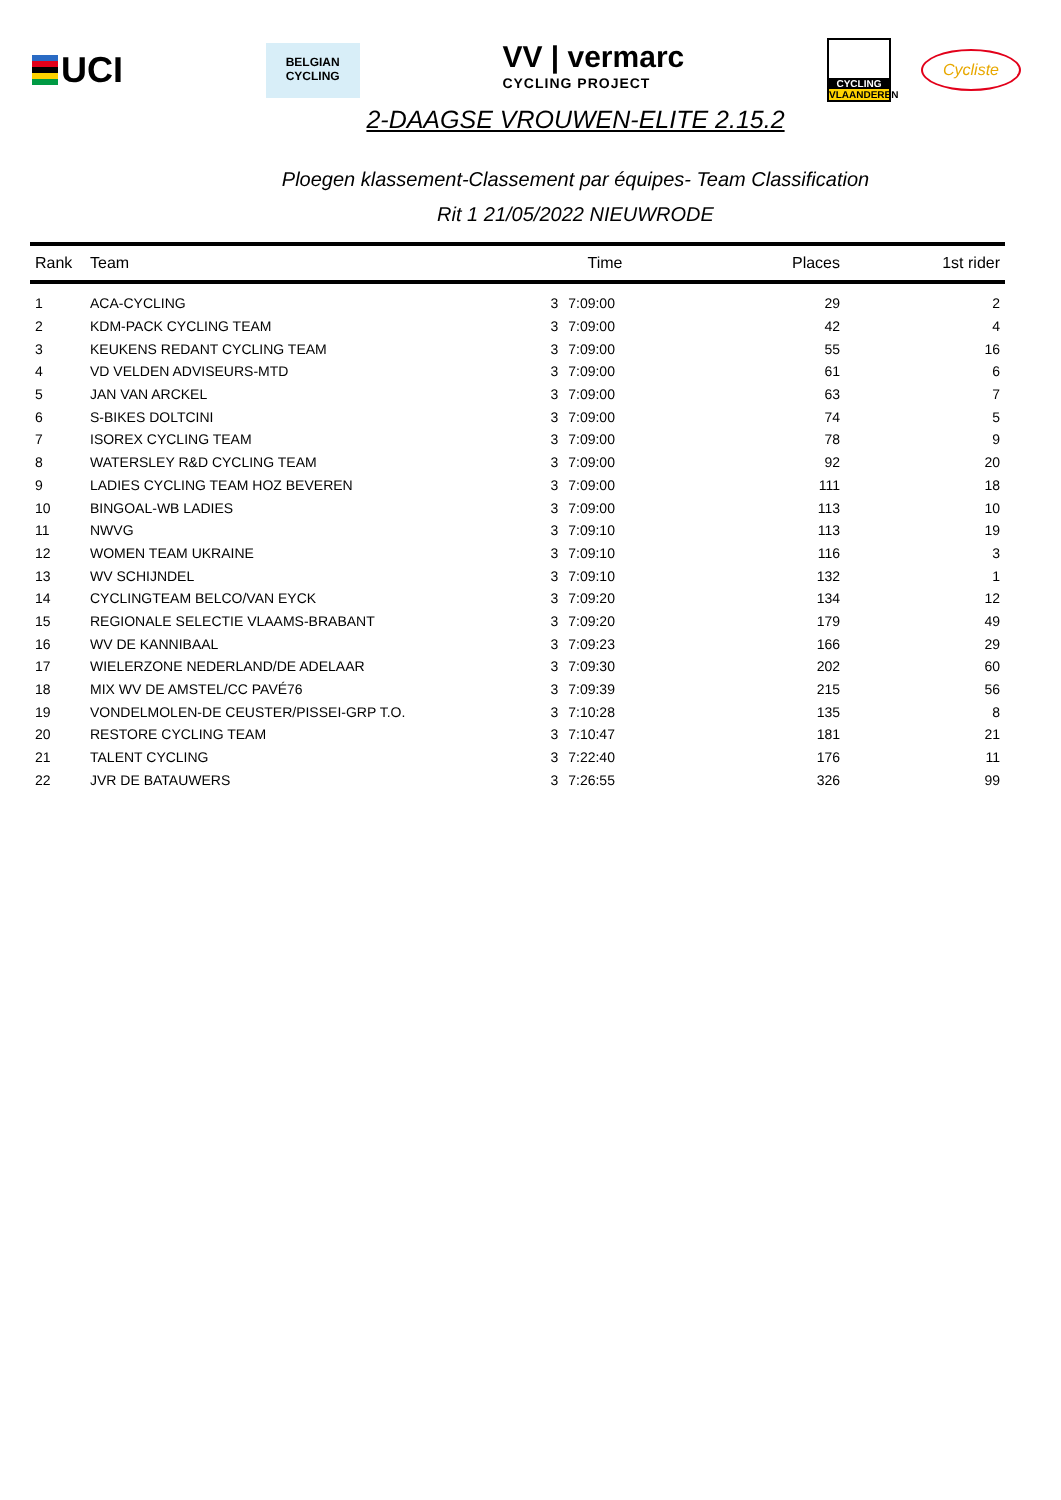UCI
BELGIAN
CYCLING
VV | vermarc
CYCLING PROJECT
CYCLING
VLAANDEREN
Cycliste
2-DAAGSE VROUWEN-ELITE 2.15.2
Ploegen klassement-Classement par équipes- Team Classification
Rit 1 21/05/2022 NIEUWRODE
| Rank | Team | Time | | Places | 1st rider |
| --- | --- | --- | --- | --- | --- |
| 1 | ACA-CYCLING | 3 | 7:09:00 | 29 | 2 |
| 2 | KDM-PACK CYCLING TEAM | 3 | 7:09:00 | 42 | 4 |
| 3 | KEUKENS REDANT CYCLING TEAM | 3 | 7:09:00 | 55 | 16 |
| 4 | VD VELDEN ADVISEURS-MTD | 3 | 7:09:00 | 61 | 6 |
| 5 | JAN VAN ARCKEL | 3 | 7:09:00 | 63 | 7 |
| 6 | S-BIKES DOLTCINI | 3 | 7:09:00 | 74 | 5 |
| 7 | ISOREX CYCLING TEAM | 3 | 7:09:00 | 78 | 9 |
| 8 | WATERSLEY R&D CYCLING TEAM | 3 | 7:09:00 | 92 | 20 |
| 9 | LADIES CYCLING TEAM HOZ BEVEREN | 3 | 7:09:00 | 111 | 18 |
| 10 | BINGOAL-WB LADIES | 3 | 7:09:00 | 113 | 10 |
| 11 | NWVG | 3 | 7:09:10 | 113 | 19 |
| 12 | WOMEN TEAM UKRAINE | 3 | 7:09:10 | 116 | 3 |
| 13 | WV SCHIJNDEL | 3 | 7:09:10 | 132 | 1 |
| 14 | CYCLINGTEAM BELCO/VAN EYCK | 3 | 7:09:20 | 134 | 12 |
| 15 | REGIONALE SELECTIE VLAAMS-BRABANT | 3 | 7:09:20 | 179 | 49 |
| 16 | WV DE KANNIBAAL | 3 | 7:09:23 | 166 | 29 |
| 17 | WIELERZONE NEDERLAND/DE ADELAAR | 3 | 7:09:30 | 202 | 60 |
| 18 | MIX WV DE AMSTEL/CC PAVÉ76 | 3 | 7:09:39 | 215 | 56 |
| 19 | VONDELMOLEN-DE CEUSTER/PISSEI-GRP T.O. | 3 | 7:10:28 | 135 | 8 |
| 20 | RESTORE CYCLING TEAM | 3 | 7:10:47 | 181 | 21 |
| 21 | TALENT CYCLING | 3 | 7:22:40 | 176 | 11 |
| 22 | JVR DE BATAUWERS | 3 | 7:26:55 | 326 | 99 |